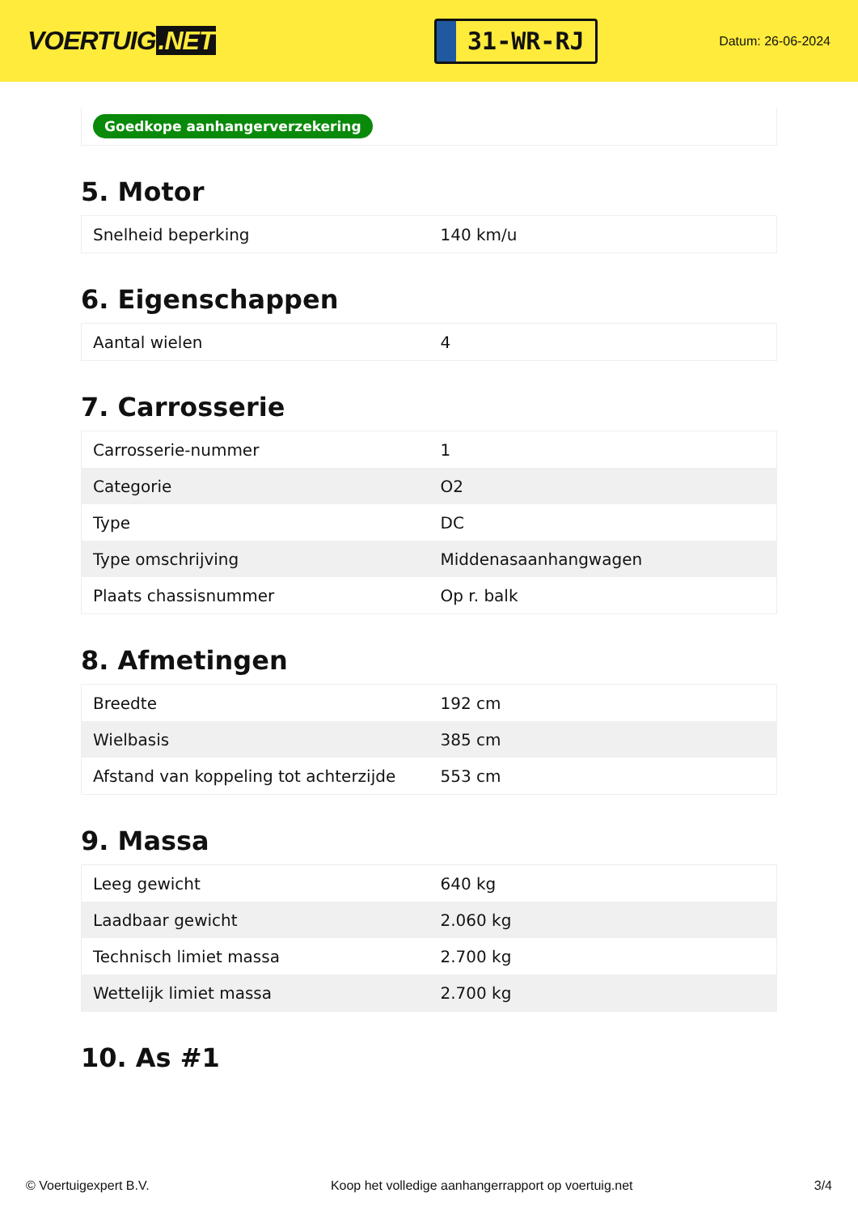VOERTUIG.NET
31-WR-RJ
Datum: 26-06-2024
Goedkope aanhangerverzekering
5. Motor
| Snelheid beperking | 140 km/u |
6. Eigenschappen
| Aantal wielen | 4 |
7. Carrosserie
| Carrosserie-nummer | 1 |
| Categorie | O2 |
| Type | DC |
| Type omschrijving | Middenasaanhangwagen |
| Plaats chassisnummer | Op r. balk |
8. Afmetingen
| Breedte | 192 cm |
| Wielbasis | 385 cm |
| Afstand van koppeling tot achterzijde | 553 cm |
9. Massa
| Leeg gewicht | 640 kg |
| Laadbaar gewicht | 2.060 kg |
| Technisch limiet massa | 2.700 kg |
| Wettelijk limiet massa | 2.700 kg |
10. As #1
© Voertuigexpert B.V. Koop het volledige aanhangerrapport op voertuig.net 3/4